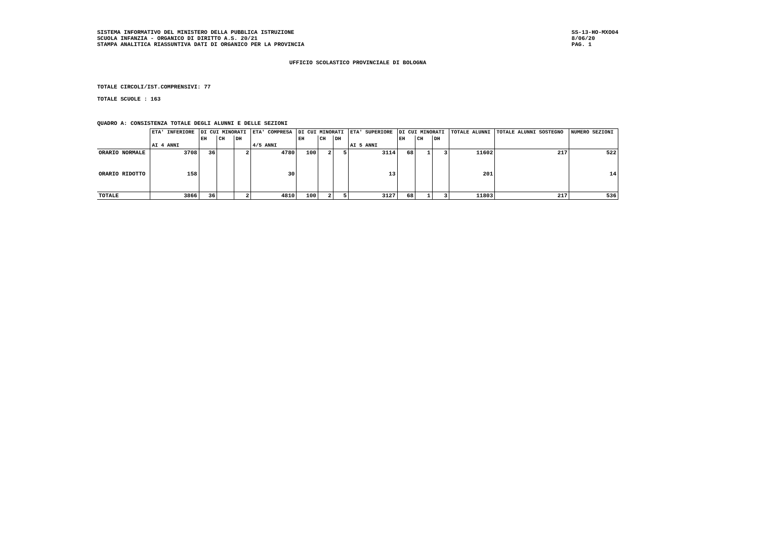SISTEMA INFORMATIVO DEL MINISTERO DELLA PUBBLICA ISTRUZIONE
SCUOLA INFANZIA - ORGANICO DI DIRITTO A.S. 20/21
STAMPA ANALITICA RIASSUNTIVA DATI DI ORGANICO PER LA PROVINCIA
SS-13-HO-MXO04
8/06/20
PAG. 1
UFFICIO SCOLASTICO PROVINCIALE DI BOLOGNA
TOTALE CIRCOLI/IST.COMPRENSIVI: 77
TOTALE SCUOLE : 163
QUADRO A: CONSISTENZA TOTALE DEGLI ALUNNI E DELLE SEZIONI
| | ETA' INFERIORE | DI CUI MINORATI | | | ETA' COMPRESA | DI CUI MINORATI | | | ETA' SUPERIORE | DI CUI MINORATI | | | TOTALE ALUNNI | TOTALE ALUNNI SOSTEGNO | NUMERO SEZIONI |
| --- | --- | --- | --- | --- | --- | --- | --- | --- | --- | --- | --- | --- | --- | --- | --- |
| | | EH | CH | DH | | EH | CH | DH | | EH | CH | DH | | | |
| | AI 4 ANNI | | | | 4/5 ANNI | | | | AI 5 ANNI | | | | | | |
| ORARIO NORMALE | 3708 | 36 | | 2 | 4780 | 100 | 2 | 5 | 3114 | 68 | 1 | 3 | 11602 | 217 | 522 |
| ORARIO RIDOTTO | 158 | | | | 30 | | | | 13 | | | | 201 | | 14 |
| TOTALE | 3866 | 36 | | 2 | 4810 | 100 | 2 | 5 | 3127 | 68 | 1 | 3 | 11803 | 217 | 536 |